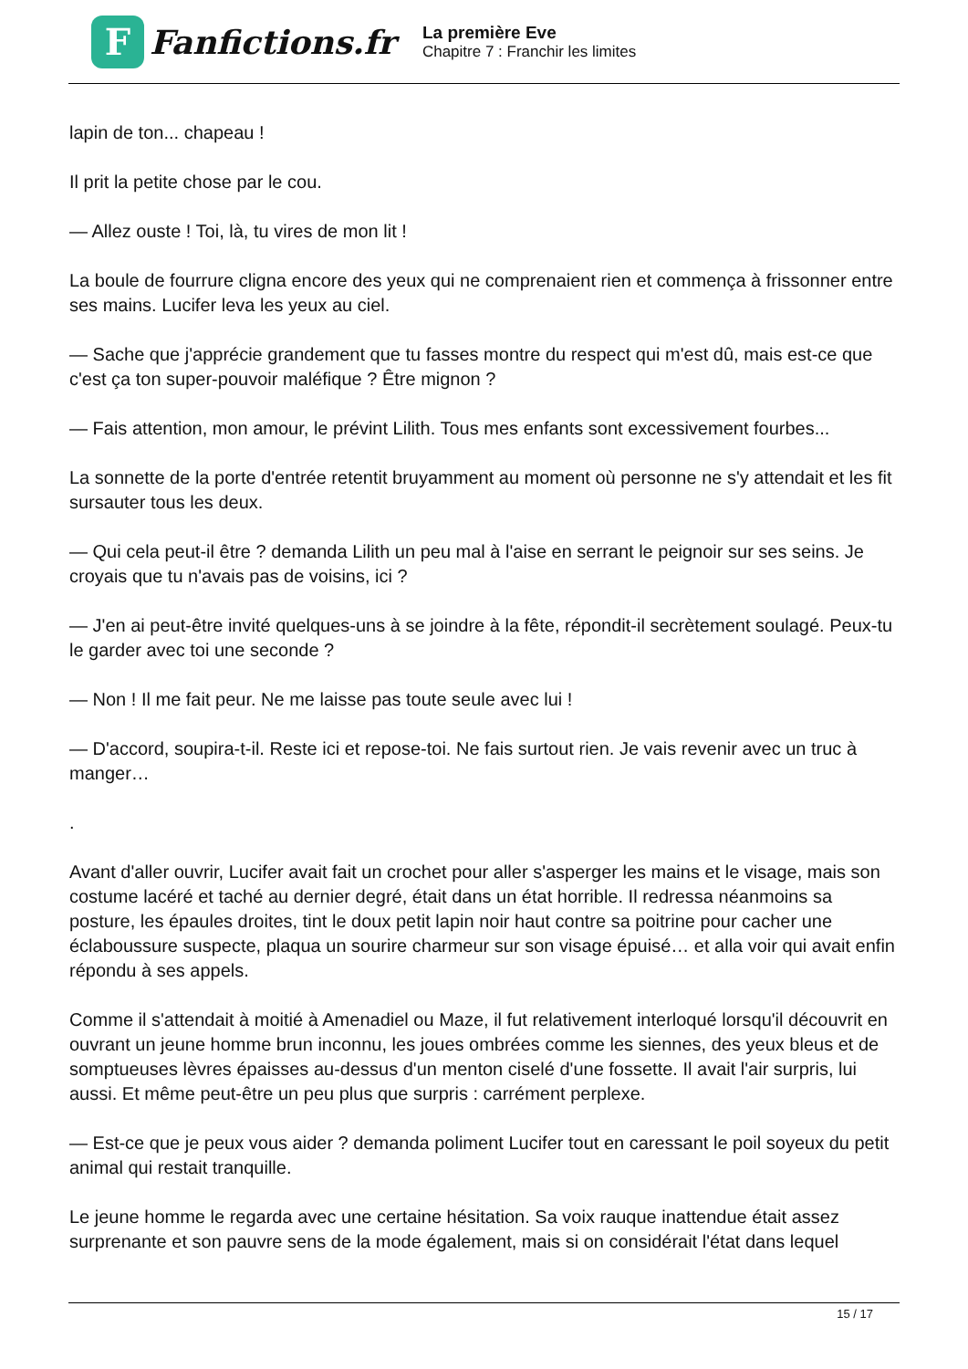F
Fanfictions.fr
La première Eve
Chapitre 7 : Franchir les limites
lapin de ton... chapeau !
Il prit la petite chose par le cou.
— Allez ouste ! Toi, là, tu vires de mon lit !
La boule de fourrure cligna encore des yeux qui ne comprenaient rien et commença à frissonner entre ses mains. Lucifer leva les yeux au ciel.
— Sache que j'apprécie grandement que tu fasses montre du respect qui m'est dû, mais est-ce que c'est ça ton super-pouvoir maléfique ? Être mignon ?
— Fais attention, mon amour, le prévint Lilith. Tous mes enfants sont excessivement fourbes...
La sonnette de la porte d'entrée retentit bruyamment au moment où personne ne s'y attendait et les fit sursauter tous les deux.
— Qui cela peut-il être ? demanda Lilith un peu mal à l'aise en serrant le peignoir sur ses seins. Je croyais que tu n'avais pas de voisins, ici ?
— J'en ai peut-être invité quelques-uns à se joindre à la fête, répondit-il secrètement soulagé. Peux-tu le garder avec toi une seconde ?
— Non ! Il me fait peur. Ne me laisse pas toute seule avec lui !
— D'accord, soupira-t-il. Reste ici et repose-toi. Ne fais surtout rien. Je vais revenir avec un truc à manger…
.
Avant d'aller ouvrir, Lucifer avait fait un crochet pour aller s'asperger les mains et le visage, mais son costume lacéré et taché au dernier degré, était dans un état horrible. Il redressa néanmoins sa posture, les épaules droites, tint le doux petit lapin noir haut contre sa poitrine pour cacher une éclaboussure suspecte, plaqua un sourire charmeur sur son visage épuisé… et alla voir qui avait enfin répondu à ses appels.
Comme il s'attendait à moitié à Amenadiel ou Maze, il fut relativement interloqué lorsqu'il découvrit en ouvrant un jeune homme brun inconnu, les joues ombrées comme les siennes, des yeux bleus et de somptueuses lèvres épaisses au-dessus d'un menton ciselé d'une fossette. Il avait l'air surpris, lui aussi. Et même peut-être un peu plus que surpris : carrément perplexe.
— Est-ce que je peux vous aider ? demanda poliment Lucifer tout en caressant le poil soyeux du petit animal qui restait tranquille.
Le jeune homme le regarda avec une certaine hésitation. Sa voix rauque inattendue était assez surprenante et son pauvre sens de la mode également, mais si on considérait l'état dans lequel
15 / 17